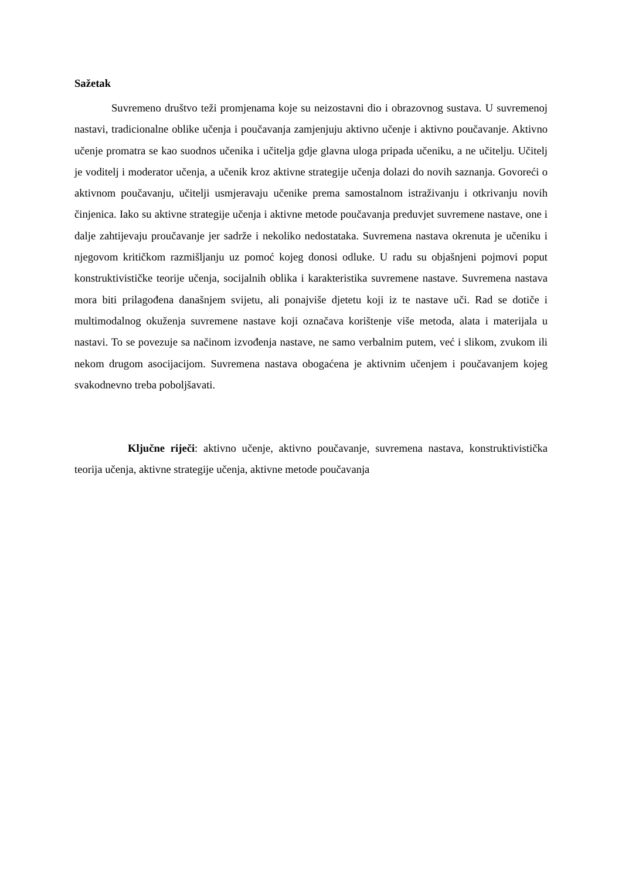Sažetak
Suvremeno društvo teži promjenama koje su neizostavni dio i obrazovnog sustava. U suvremenoj nastavi, tradicionalne oblike učenja i poučavanja zamjenjuju aktivno učenje i aktivno poučavanje. Aktivno učenje promatra se kao suodnos učenika i učitelja gdje glavna uloga pripada učeniku, a ne učitelju. Učitelj je voditelj i moderator učenja, a učenik kroz aktivne strategije učenja dolazi do novih saznanja. Govoreći o aktivnom poučavanju, učitelji usmjeravaju učenike prema samostalnom istraživanju i otkrivanju novih činjenica. Iako su aktivne strategije učenja i aktivne metode poučavanja preduvjet suvremene nastave, one i dalje zahtijevaju proučavanje jer sadrže i nekoliko nedostataka. Suvremena nastava okrenuta je učeniku i njegovom kritičkom razmišljanju uz pomoć kojeg donosi odluke. U radu su objašnjeni pojmovi poput konstruktivističke teorije učenja, socijalnih oblika i karakteristika suvremene nastave. Suvremena nastava mora biti prilagođena današnjem svijetu, ali ponajviše djetetu koji iz te nastave uči. Rad se dotiče i multimodalnog okuženja suvremene nastave koji označava korištenje više metoda, alata i materijala u nastavi. To se povezuje sa načinom izvođenja nastave, ne samo verbalnim putem, već i slikom, zvukom ili nekom drugom asocijacijom. Suvremena nastava obogaćena je aktivnim učenjem i poučavanjem kojeg svakodnevno treba poboljšavati.
Ključne riječi: aktivno učenje, aktivno poučavanje, suvremena nastava, konstruktivistička teorija učenja, aktivne strategije učenja, aktivne metode poučavanja